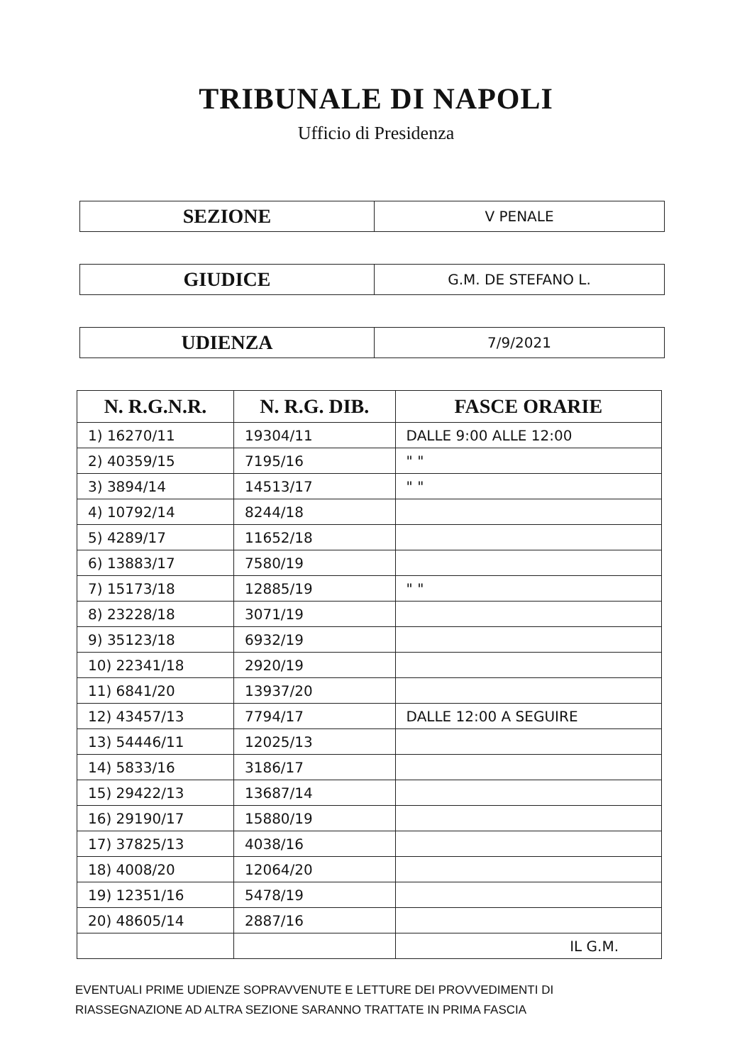TRIBUNALE DI NAPOLI
Ufficio di Presidenza
| SEZIONE | V PENALE |
| GIUDICE | G.M. DE STEFANO L. |
| UDIENZA | 7/9/2021 |
| N. R.G.N.R. | N. R.G. DIB. | FASCE ORARIE |
| --- | --- | --- |
| 1) 16270/11 | 19304/11 | DALLE 9:00 ALLE 12:00 |
| 2) 40359/15 | 7195/16 | " " |
| 3) 3894/14 | 14513/17 | " " |
| 4) 10792/14 | 8244/18 | |
| 5) 4289/17 | 11652/18 | |
| 6) 13883/17 | 7580/19 | |
| 7) 15173/18 | 12885/19 | " " |
| 8) 23228/18 | 3071/19 | |
| 9) 35123/18 | 6932/19 | |
| 10) 22341/18 | 2920/19 | |
| 11) 6841/20 | 13937/20 | |
| 12) 43457/13 | 7794/17 | DALLE 12:00 A SEGUIRE |
| 13) 54446/11 | 12025/13 | |
| 14) 5833/16 | 3186/17 | |
| 15) 29422/13 | 13687/14 | |
| 16) 29190/17 | 15880/19 | |
| 17) 37825/13 | 4038/16 | |
| 18) 4008/20 | 12064/20 | |
| 19) 12351/16 | 5478/19 | |
| 20) 48605/14 | 2887/16 | |
| | | IL G.M. |
EVENTUALI PRIME UDIENZE SOPRAVVENUTE E LETTURE DEI PROVVEDIMENTI DI
RIASSEGNAZIONE AD ALTRA SEZIONE SARANNO TRATTATE IN PRIMA FASCIA